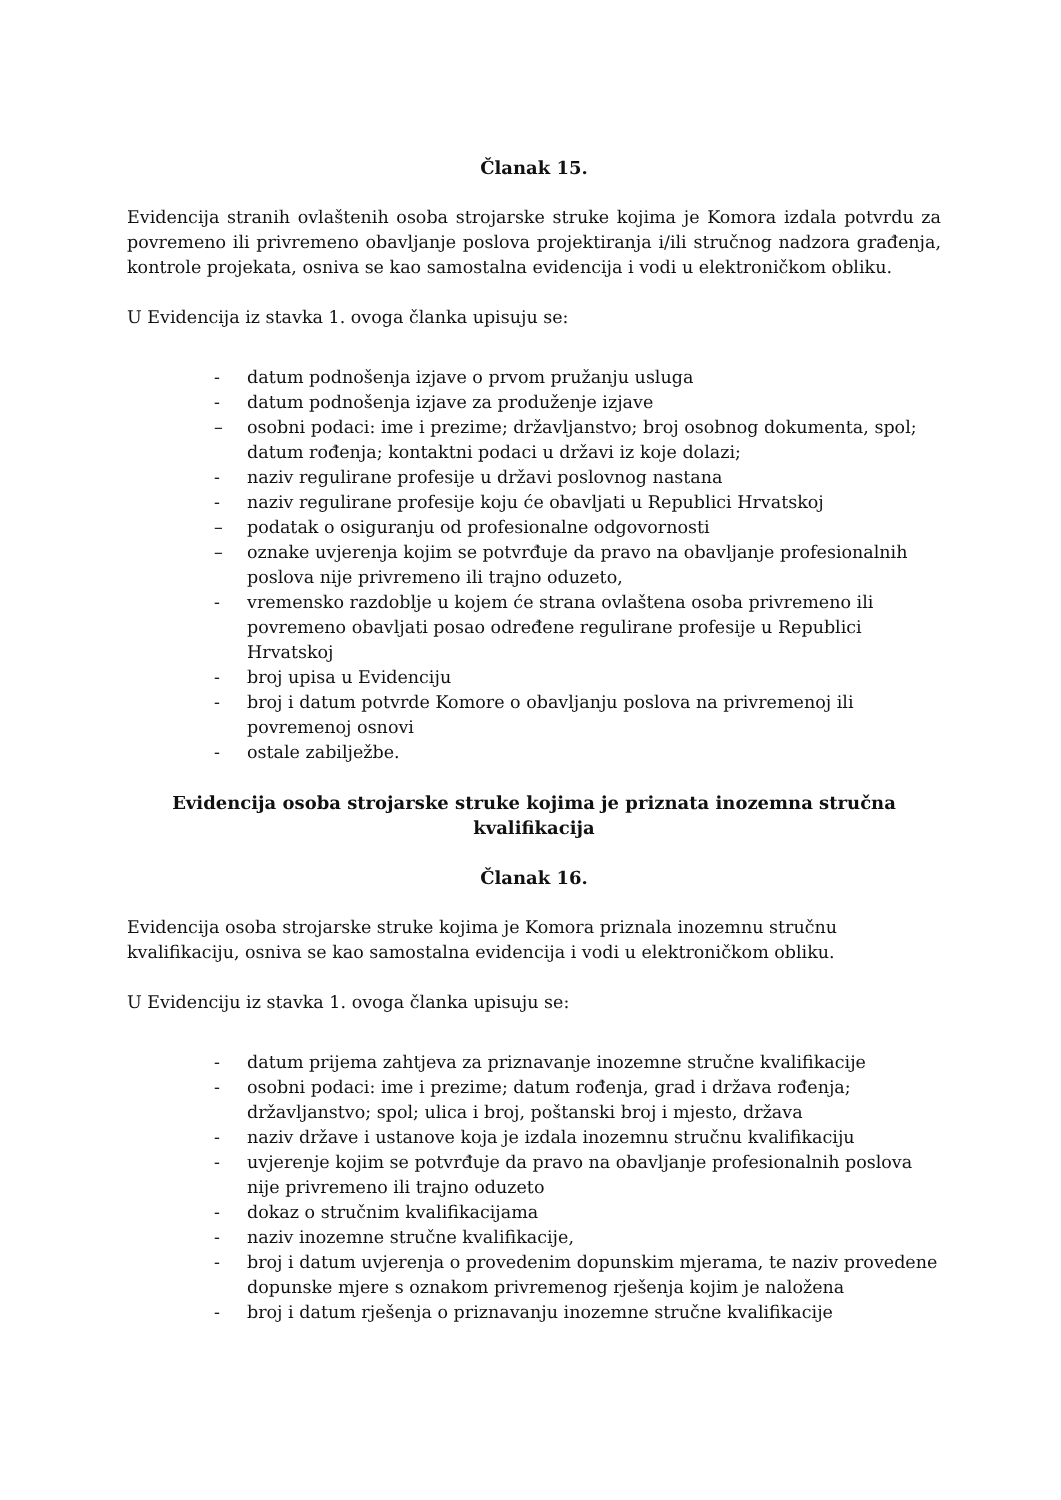Članak 15.
Evidencija stranih ovlaštenih osoba strojarske struke kojima je Komora izdala potvrdu za povremeno ili privremeno obavljanje poslova projektiranja i/ili stručnog nadzora građenja, kontrole projekata, osniva se kao samostalna evidencija i vodi u elektroničkom obliku.
U Evidencija iz stavka 1. ovoga članka upisuju se:
- datum podnošenja izjave o prvom pružanju usluga
- datum podnošenja izjave za produženje izjave
– osobni podaci: ime i prezime; državljanstvo; broj osobnog dokumenta, spol; datum rođenja; kontaktni podaci u državi iz koje dolazi;
- naziv regulirane profesije u državi poslovnog nastana
- naziv regulirane profesije koju će obavljati u Republici Hrvatskoj
– podatak o osiguranju od profesionalne odgovornosti
– oznake uvjerenja kojim se potvrđuje da pravo na obavljanje profesionalnih poslova nije privremeno ili trajno oduzeto,
- vremensko razdoblje u kojem će strana ovlaštena osoba privremeno ili povremeno obavljati posao određene regulirane profesije u Republici Hrvatskoj
- broj upisa u Evidenciju
- broj i datum potvrde Komore o obavljanju poslova na privremenoj ili povremenoj osnovi
- ostale zabilježbe.
Evidencija osoba strojarske struke kojima je priznata inozemna stručna kvalifikacija
Članak 16.
Evidencija osoba strojarske struke kojima je Komora priznala inozemnu stručnu kvalifikaciju, osniva se kao samostalna evidencija i vodi u elektroničkom obliku.
U Evidenciju iz stavka 1. ovoga članka upisuju se:
- datum prijema zahtjeva za priznavanje inozemne stručne kvalifikacije
- osobni podaci: ime i prezime; datum rođenja, grad i država rođenja; državljanstvo; spol; ulica i broj, poštanski broj i mjesto, država
- naziv države i ustanove koja je izdala inozemnu stručnu kvalifikaciju
- uvjerenje kojim se potvrđuje da pravo na obavljanje profesionalnih poslova nije privremeno ili trajno oduzeto
- dokaz o stručnim kvalifikacijama
- naziv inozemne stručne kvalifikacije,
- broj i datum uvjerenja o provedenim dopunskim mjerama, te naziv provedene dopunske mjere s oznakom privremenog rješenja kojim je naložena
- broj i datum rješenja o priznavanju inozemne stručne kvalifikacije